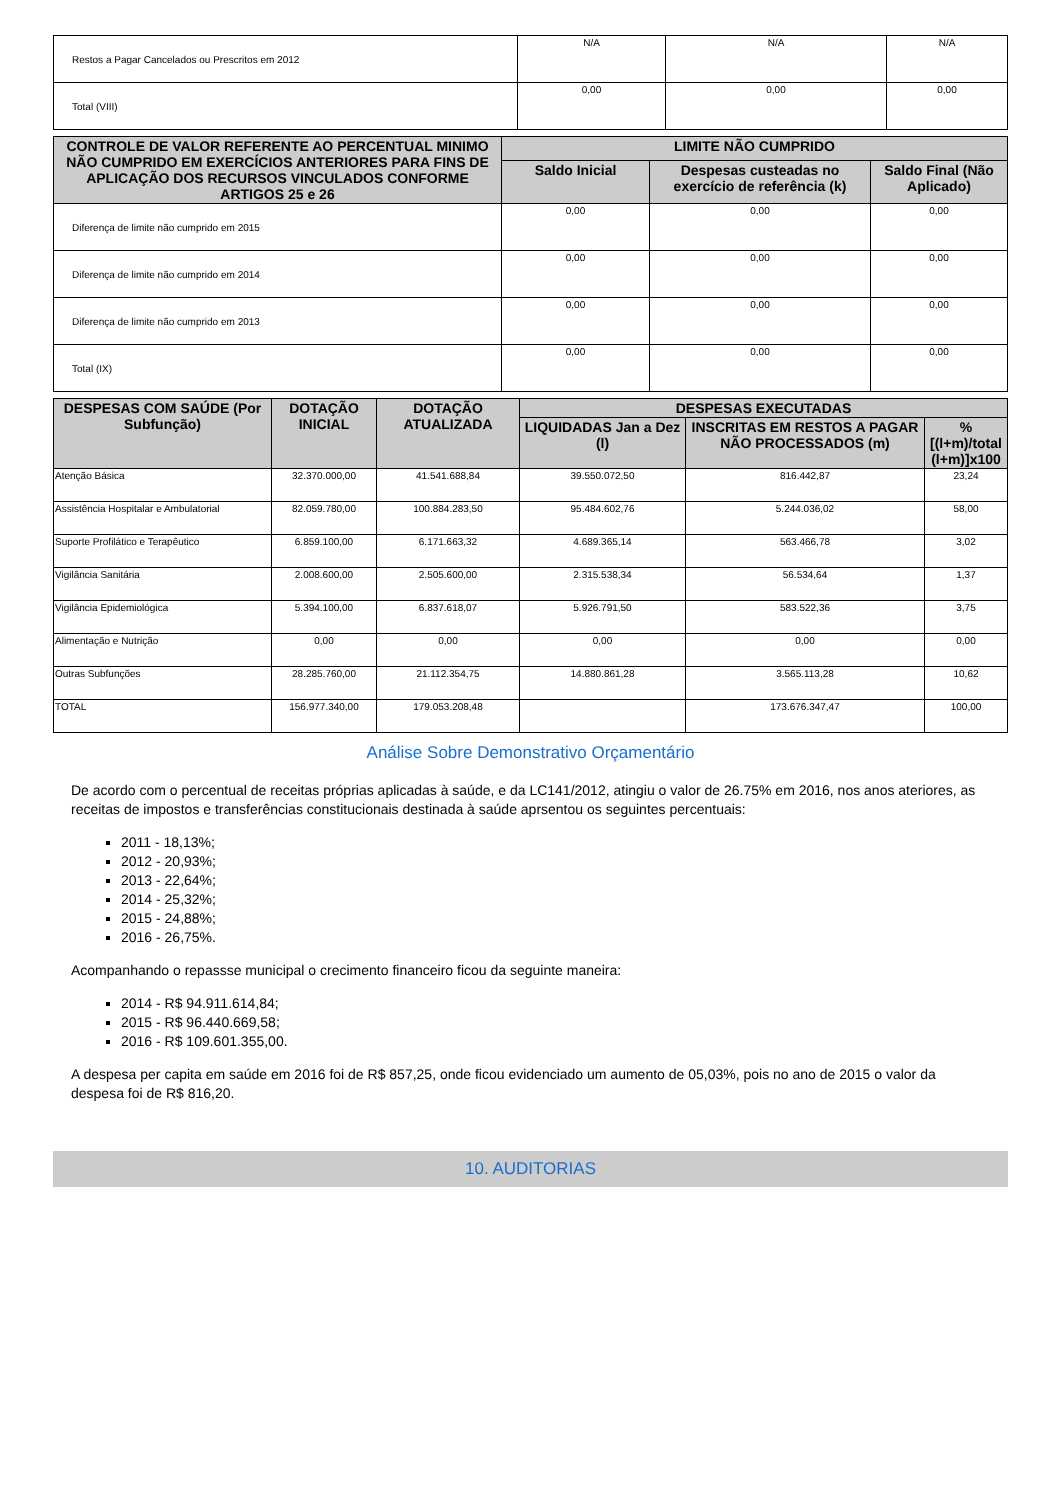| Restos a Pagar Cancelados ou Prescritos em 2012 | N/A | N/A | N/A |
| Total (VIII) | 0,00 | 0,00 | 0,00 |
| CONTROLE DE VALOR REFERENTE AO PERCENTUAL MINIMO NÃO CUMPRIDO EM EXERCÍCIOS ANTERIORES PARA FINS DE APLICAÇÃO DOS RECURSOS VINCULADOS CONFORME ARTIGOS 25 e 26 | LIMITE NÃO CUMPRIDO | | |
| --- | --- | --- | --- |
| | Saldo Inicial | Despesas custeadas no exercício de referência (k) | Saldo Final (Não Aplicado) |
| Diferença de limite não cumprido em 2015 | 0,00 | 0,00 | 0,00 |
| Diferença de limite não cumprido em 2014 | 0,00 | 0,00 | 0,00 |
| Diferença de limite não cumprido em 2013 | 0,00 | 0,00 | 0,00 |
| Total (IX) | 0,00 | 0,00 | 0,00 |
| DESPESAS COM SAÚDE (Por Subfunção) | DOTAÇÃO INICIAL | DOTAÇÃO ATUALIZADA | DESPESAS EXECUTADAS | | |
| --- | --- | --- | --- | --- | --- |
| | | | LIQUIDADAS Jan a Dez (l) | INSCRITAS EM RESTOS A PAGAR NÃO PROCESSADOS (m) | % [(l+m)/total (l+m)]x100 |
| Atenção Básica | 32.370.000,00 | 41.541.688,84 | 39.550.072,50 | 816.442,87 | 23,24 |
| Assistência Hospitalar e Ambulatorial | 82.059.780,00 | 100.884.283,50 | 95.484.602,76 | 5.244.036,02 | 58,00 |
| Suporte Profilático e Terapêutico | 6.859.100,00 | 6.171.663,32 | 4.689.365,14 | 563.466,78 | 3,02 |
| Vigilância Sanitária | 2.008.600,00 | 2.505.600,00 | 2.315.538,34 | 56.534,64 | 1,37 |
| Vigilância Epidemiológica | 5.394.100,00 | 6.837.618,07 | 5.926.791,50 | 583.522,36 | 3,75 |
| Alimentação e Nutrição | 0,00 | 0,00 | 0,00 | 0,00 | 0,00 |
| Outras Subfunções | 28.285.760,00 | 21.112.354,75 | 14.880.861,28 | 3.565.113,28 | 10,62 |
| TOTAL | 156.977.340,00 | 179.053.208,48 | | 173.676.347,47 | 100,00 |
Análise Sobre Demonstrativo Orçamentário
De acordo com o percentual de receitas próprias aplicadas à saúde, e da LC141/2012, atingiu o valor de 26.75% em 2016, nos anos ateriores, as receitas de impostos e transferências constitucionais destinada à saúde aprsentou os seguintes percentuais:
2011 - 18,13%;
2012 - 20,93%;
2013 - 22,64%;
2014 - 25,32%;
2015 - 24,88%;
2016 - 26,75%.
Acompanhando o repassse municipal o crecimento financeiro ficou da seguinte maneira:
2014 - R$ 94.911.614,84;
2015 - R$ 96.440.669,58;
2016 - R$ 109.601.355,00.
A despesa per capita em saúde em 2016 foi de R$ 857,25, onde ficou evidenciado um aumento de 05,03%, pois no ano de 2015 o valor da despesa foi de R$ 816,20.
10. AUDITORIAS